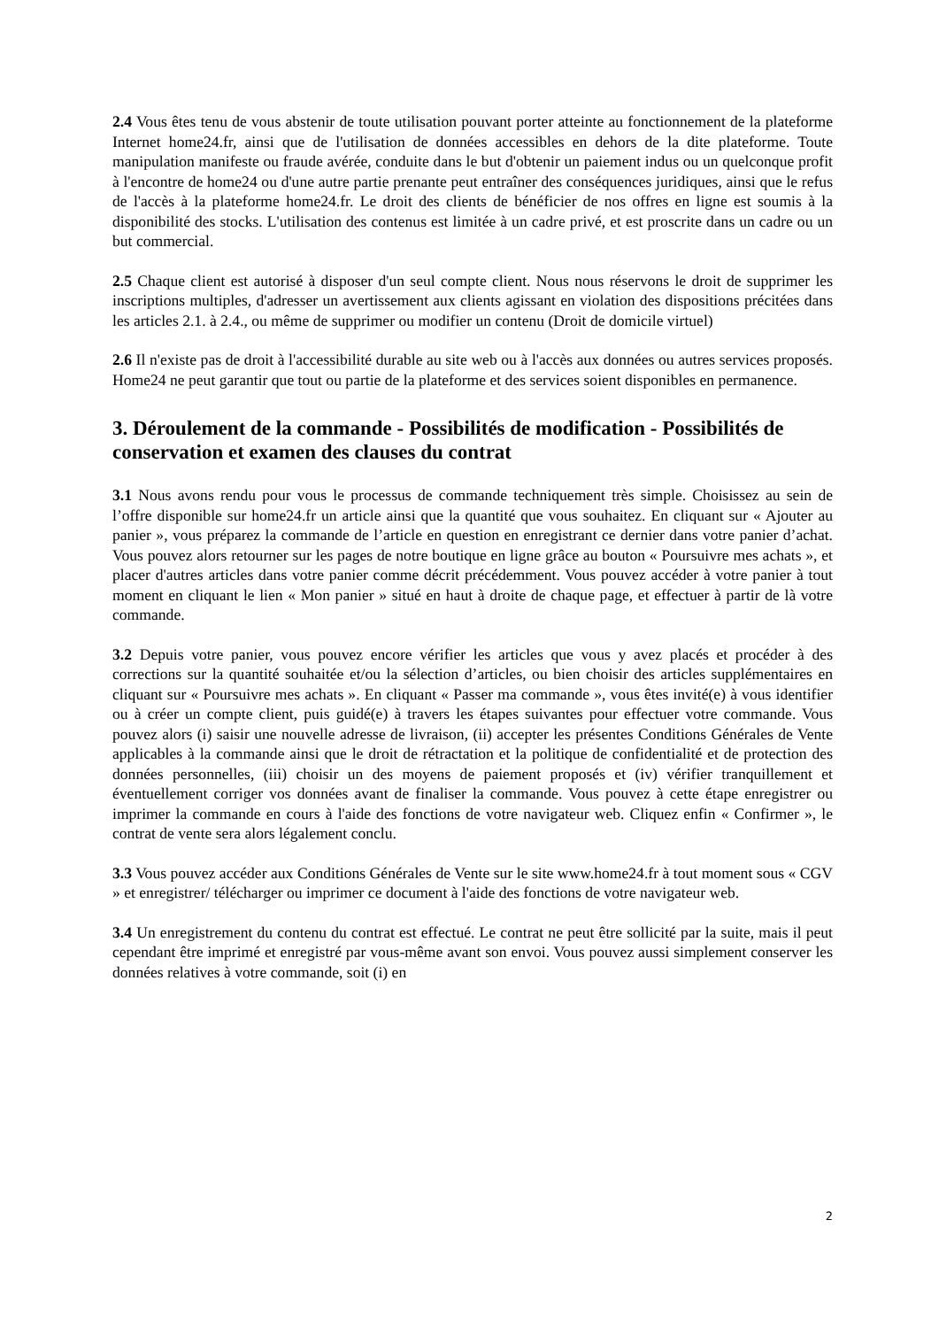2.4 Vous êtes tenu de vous abstenir de toute utilisation pouvant porter atteinte au fonctionnement de la plateforme Internet home24.fr, ainsi que de l'utilisation de données accessibles en dehors de la dite plateforme. Toute manipulation manifeste ou fraude avérée, conduite dans le but d'obtenir un paiement indus ou un quelconque profit à l'encontre de home24 ou d'une autre partie prenante peut entraîner des conséquences juridiques, ainsi que le refus de l'accès à la plateforme home24.fr. Le droit des clients de bénéficier de nos offres en ligne est soumis à la disponibilité des stocks. L'utilisation des contenus est limitée à un cadre privé, et est proscrite dans un cadre ou un but commercial.
2.5 Chaque client est autorisé à disposer d'un seul compte client. Nous nous réservons le droit de supprimer les inscriptions multiples, d'adresser un avertissement aux clients agissant en violation des dispositions précitées dans les articles 2.1. à 2.4., ou même de supprimer ou modifier un contenu (Droit de domicile virtuel)
2.6 Il n'existe pas de droit à l'accessibilité durable au site web ou à l'accès aux données ou autres services proposés. Home24 ne peut garantir que tout ou partie de la plateforme et des services soient disponibles en permanence.
3. Déroulement de la commande - Possibilités de modification - Possibilités de conservation et examen des clauses du contrat
3.1 Nous avons rendu pour vous le processus de commande techniquement très simple. Choisissez au sein de l’offre disponible sur home24.fr un article ainsi que la quantité que vous souhaitez. En cliquant sur « Ajouter au panier », vous préparez la commande de l’article en question en enregistrant ce dernier dans votre panier d’achat. Vous pouvez alors retourner sur les pages de notre boutique en ligne grâce au bouton « Poursuivre mes achats », et placer d'autres articles dans votre panier comme décrit précédemment. Vous pouvez accéder à votre panier à tout moment en cliquant le lien « Mon panier » situé en haut à droite de chaque page, et effectuer à partir de là votre commande.
3.2 Depuis votre panier, vous pouvez encore vérifier les articles que vous y avez placés et procéder à des corrections sur la quantité souhaitée et/ou la sélection d’articles, ou bien choisir des articles supplémentaires en cliquant sur « Poursuivre mes achats ». En cliquant « Passer ma commande », vous êtes invité(e) à vous identifier ou à créer un compte client, puis guidé(e) à travers les étapes suivantes pour effectuer votre commande. Vous pouvez alors (i) saisir une nouvelle adresse de livraison, (ii) accepter les présentes Conditions Générales de Vente applicables à la commande ainsi que le droit de rétractation et la politique de confidentialité et de protection des données personnelles, (iii) choisir un des moyens de paiement proposés et (iv) vérifier tranquillement et éventuellement corriger vos données avant de finaliser la commande. Vous pouvez à cette étape enregistrer ou imprimer la commande en cours à l'aide des fonctions de votre navigateur web. Cliquez enfin « Confirmer », le contrat de vente sera alors légalement conclu.
3.3 Vous pouvez accéder aux Conditions Générales de Vente sur le site www.home24.fr à tout moment sous « CGV » et enregistrer/ télécharger ou imprimer ce document à l'aide des fonctions de votre navigateur web.
3.4 Un enregistrement du contenu du contrat est effectué. Le contrat ne peut être sollicité par la suite, mais il peut cependant être imprimé et enregistré par vous-même avant son envoi. Vous pouvez aussi simplement conserver les données relatives à votre commande, soit (i) en
2